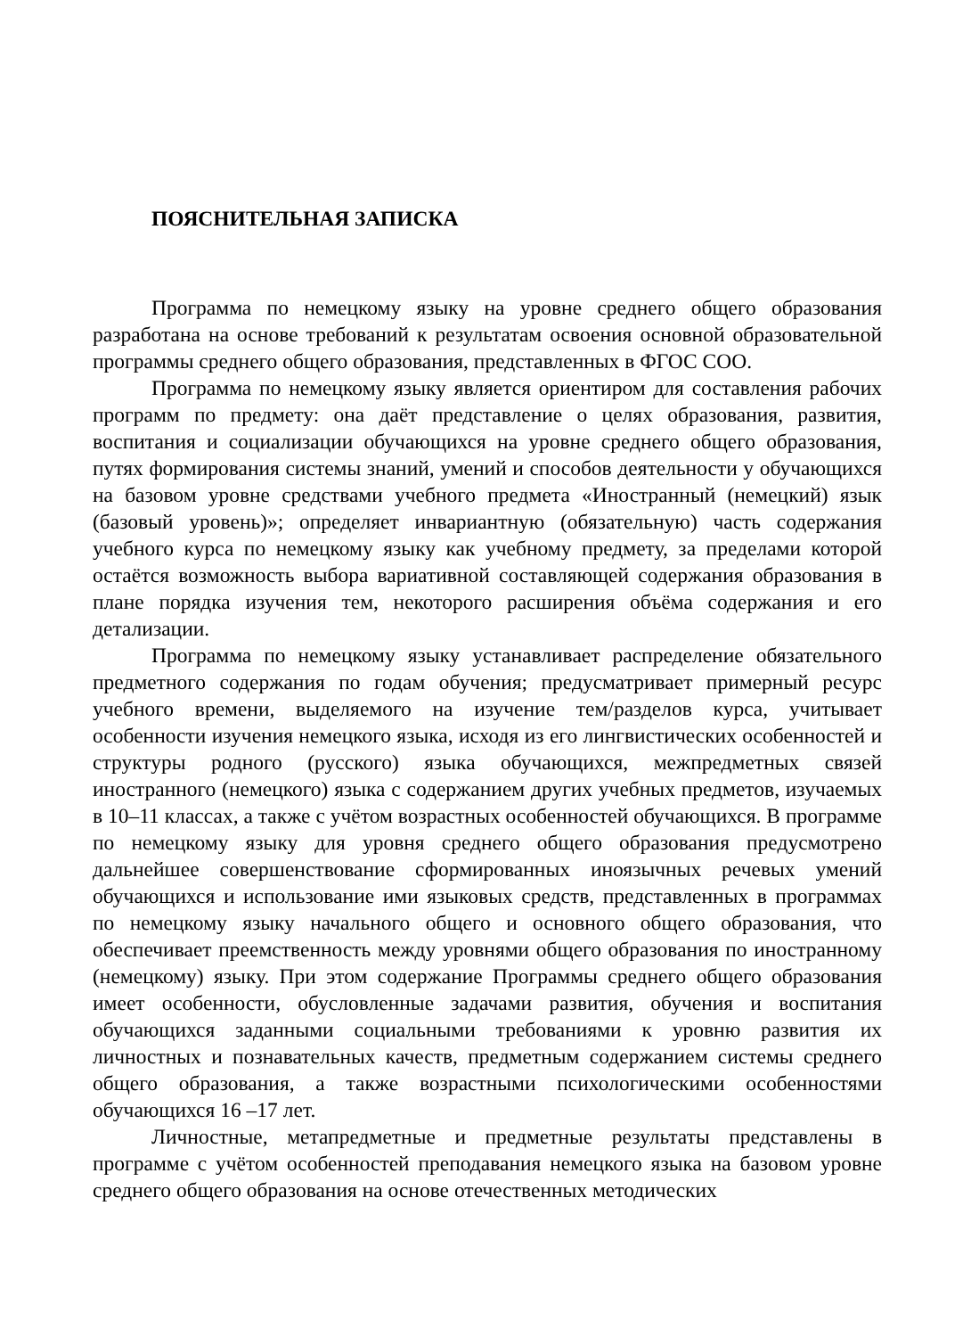ПОЯСНИТЕЛЬНАЯ ЗАПИСКА
Программа по немецкому языку на уровне среднего общего образования разработана на основе требований к результатам освоения основной образовательной программы среднего общего образования, представленных в ФГОС СОО.
Программа по немецкому языку является ориентиром для составления рабочих программ по предмету: она даёт представление о целях образования, развития, воспитания и социализации обучающихся на уровне среднего общего образования, путях формирования системы знаний, умений и способов деятельности у обучающихся на базовом уровне средствами учебного предмета «Иностранный (немецкий) язык (базовый уровень)»; определяет инвариантную (обязательную) часть содержания учебного курса по немецкому языку как учебному предмету, за пределами которой остаётся возможность выбора вариативной составляющей содержания образования в плане порядка изучения тем, некоторого расширения объёма содержания и его детализации.
Программа по немецкому языку устанавливает распределение обязательного предметного содержания по годам обучения; предусматривает примерный ресурс учебного времени, выделяемого на изучение тем/разделов курса, учитывает особенности изучения немецкого языка, исходя из его лингвистических особенностей и структуры родного (русского) языка обучающихся, межпредметных связей иностранного (немецкого) языка с содержанием других учебных предметов, изучаемых в 10–11 классах, а также с учётом возрастных особенностей обучающихся. В программе по немецкому языку для уровня среднего общего образования предусмотрено дальнейшее совершенствование сформированных иноязычных речевых умений обучающихся и использование ими языковых средств, представленных в программах по немецкому языку начального общего и основного общего образования, что обеспечивает преемственность между уровнями общего образования по иностранному (немецкому) языку. При этом содержание Программы среднего общего образования имеет особенности, обусловленные задачами развития, обучения и воспитания обучающихся заданными социальными требованиями к уровню развития их личностных и познавательных качеств, предметным содержанием системы среднего общего образования, а также возрастными психологическими особенностями обучающихся 16 –17 лет.
Личностные, метапредметные и предметные результаты представлены в программе с учётом особенностей преподавания немецкого языка на базовом уровне среднего общего образования на основе отечественных методических